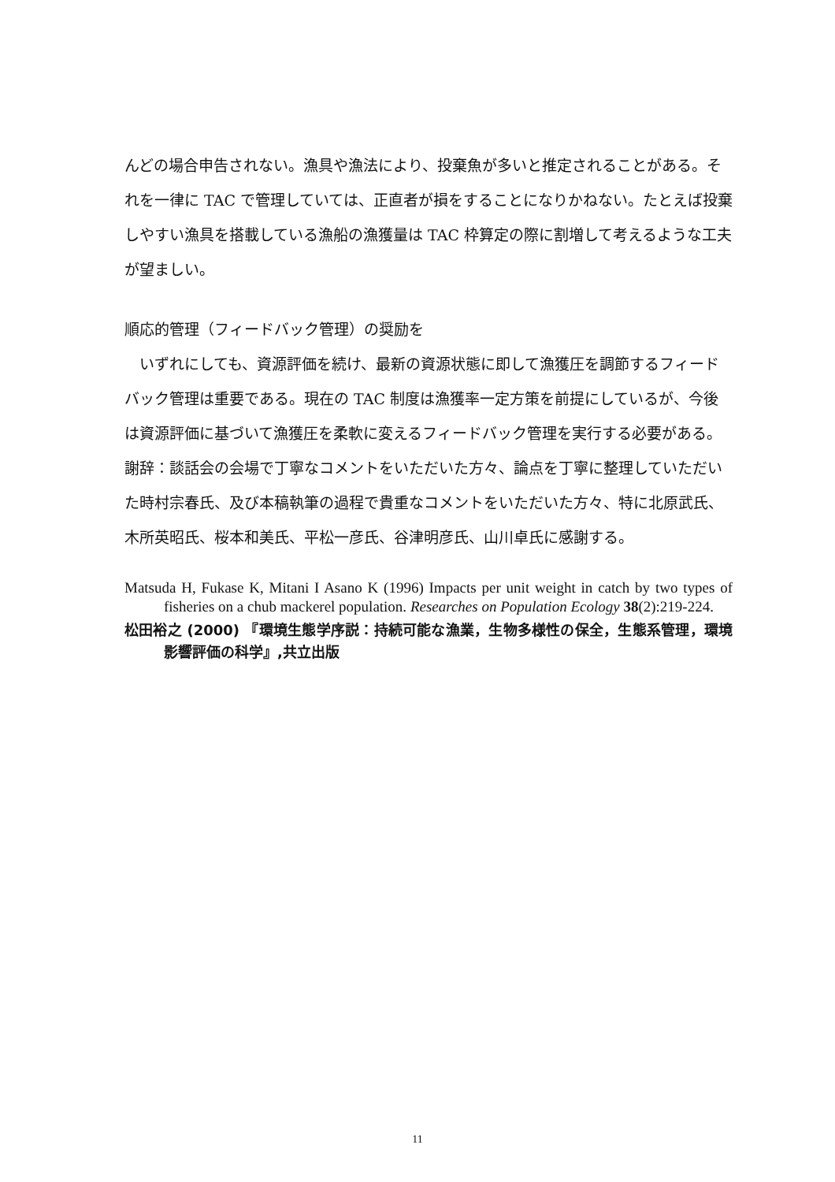んどの場合申告されない。漁具や漁法により、投棄魚が多いと推定されることがある。それを一律に TAC で管理していては、正直者が損をすることになりかねない。たとえば投棄しやすい漁具を搭載している漁船の漁獲量は TAC 枠算定の際に割増して考えるような工夫が望ましい。
順応的管理（フィードバック管理）の奨励を
　いずれにしても、資源評価を続け、最新の資源状態に即して漁獲圧を調節するフィードバック管理は重要である。現在の TAC 制度は漁獲率一定方策を前提にしているが、今後は資源評価に基づいて漁獲圧を柔軟に変えるフィードバック管理を実行する必要がある。
謝辞：談話会の会場で丁寧なコメントをいただいた方々、論点を丁寧に整理していただいた時村宗春氏、及び本稿執筆の過程で貴重なコメントをいただいた方々、特に北原武氏、木所英昭氏、桜本和美氏、平松一彦氏、谷津明彦氏、山川卓氏に感謝する。
Matsuda H, Fukase K, Mitani I Asano K (1996) Impacts per unit weight in catch by two types of fisheries on a chub mackerel population. Researches on Population Ecology 38(2):219-224.
松田裕之 (2000) 『環境生態学序説：持続可能な漁業，生物多様性の保全，生態系管理，環境影響評価の科学』,共立出版
11